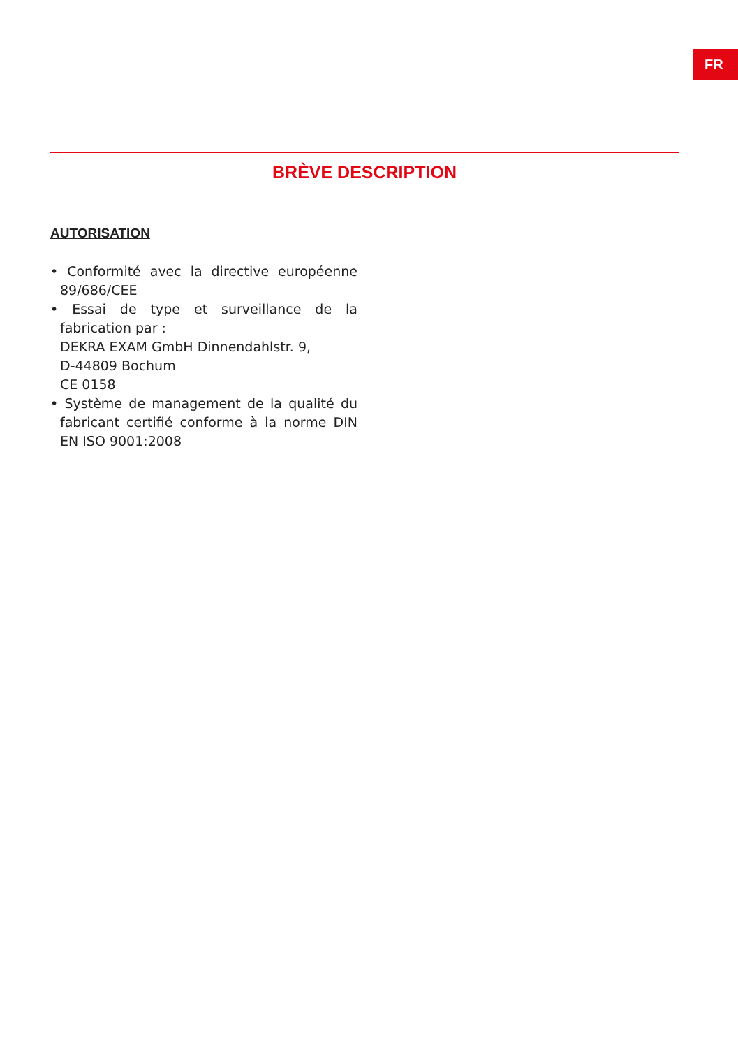FR
BRÈVE DESCRIPTION
AUTORISATION
• Conformité avec la directive européenne 89/686/CEE
• Essai de type et surveillance de la fabrication par :
DEKRA EXAM GmbH Dinnendahlstr. 9,
D-44809 Bochum
CE 0158
• Système de management de la qualité du fabricant certifié conforme à la norme DIN EN ISO 9001:2008